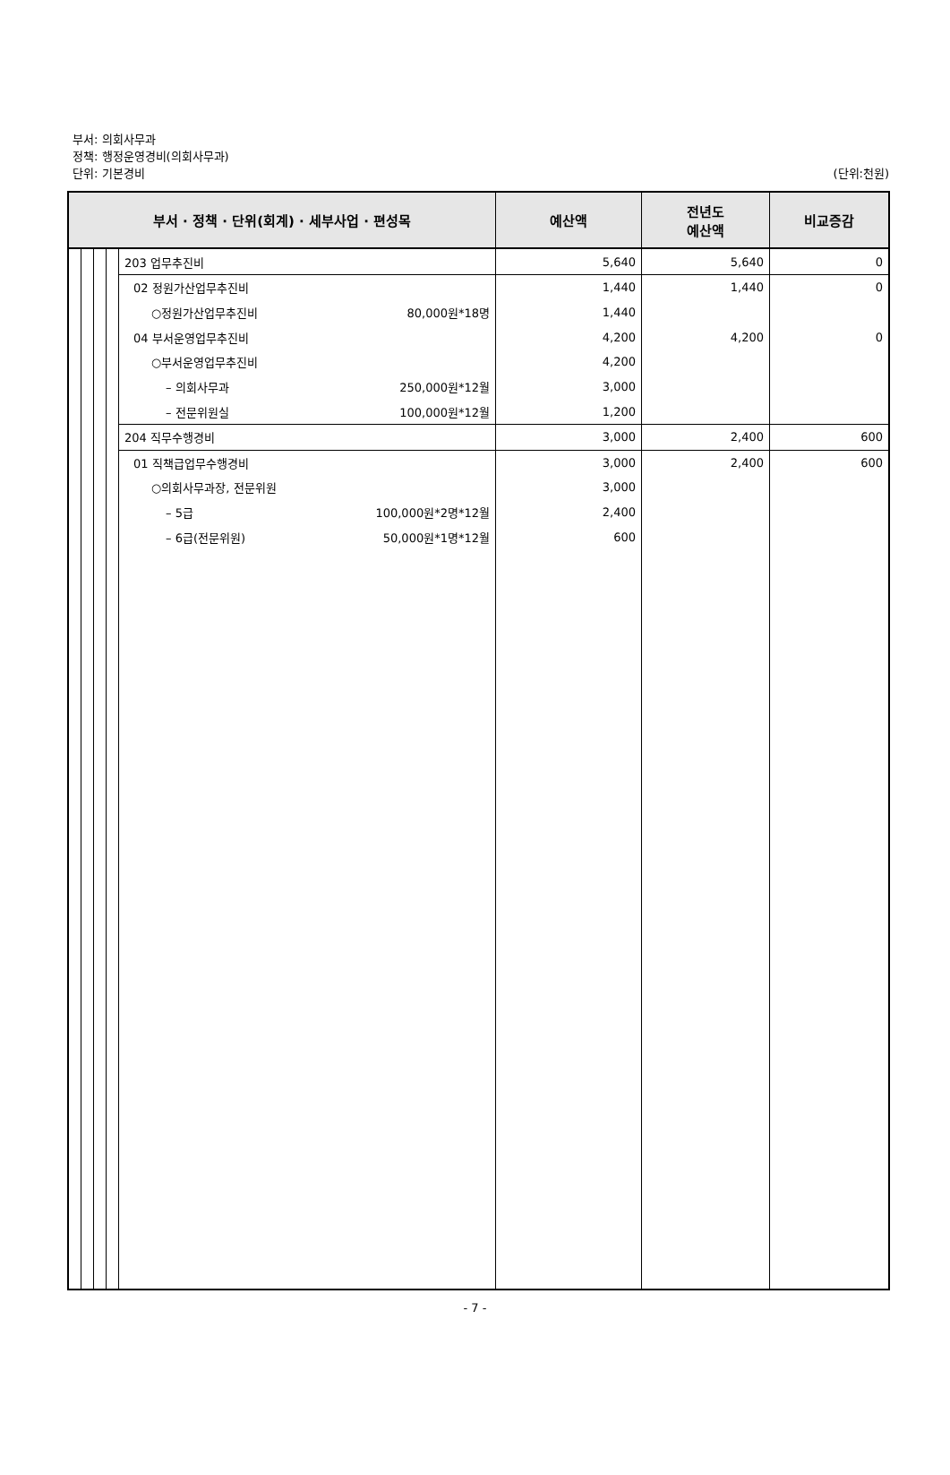부서: 의회사무과
정책: 행정운영경비(의회사무과)
단위: 기본경비
(단위:천원)
| 부서 · 정책 · 단위(회계) · 세부사업 · 편성목 | | | | | 예산액 | 전년도 예산액 | 비교증감 |
| --- | --- | --- | --- | --- | --- | --- | --- |
| | | | | 203 업무추진비 | 5,640 | 5,640 | 0 |
| | | | | 02 정원가산업무추진비 | 1,440 | 1,440 | 0 |
| | | | | ○정원가산업무추진비 80,000원*18명 | 1,440 | | |
| | | | | 04 부서운영업무추진비 | 4,200 | 4,200 | 0 |
| | | | | ○부서운영업무추진비 | 4,200 | | |
| | | | | – 의회사무과 250,000원*12월 | 3,000 | | |
| | | | | – 전문위원실 100,000원*12월 | 1,200 | | |
| | | | | 204 직무수행경비 | 3,000 | 2,400 | 600 |
| | | | | 01 직책급업무수행경비 | 3,000 | 2,400 | 600 |
| | | | | ○의회사무과장, 전문위원 | 3,000 | | |
| | | | | – 5급 100,000원*2명*12월 | 2,400 | | |
| | | | | – 6급(전문위원) 50,000원*1명*12월 | 600 | | |
- 7 -